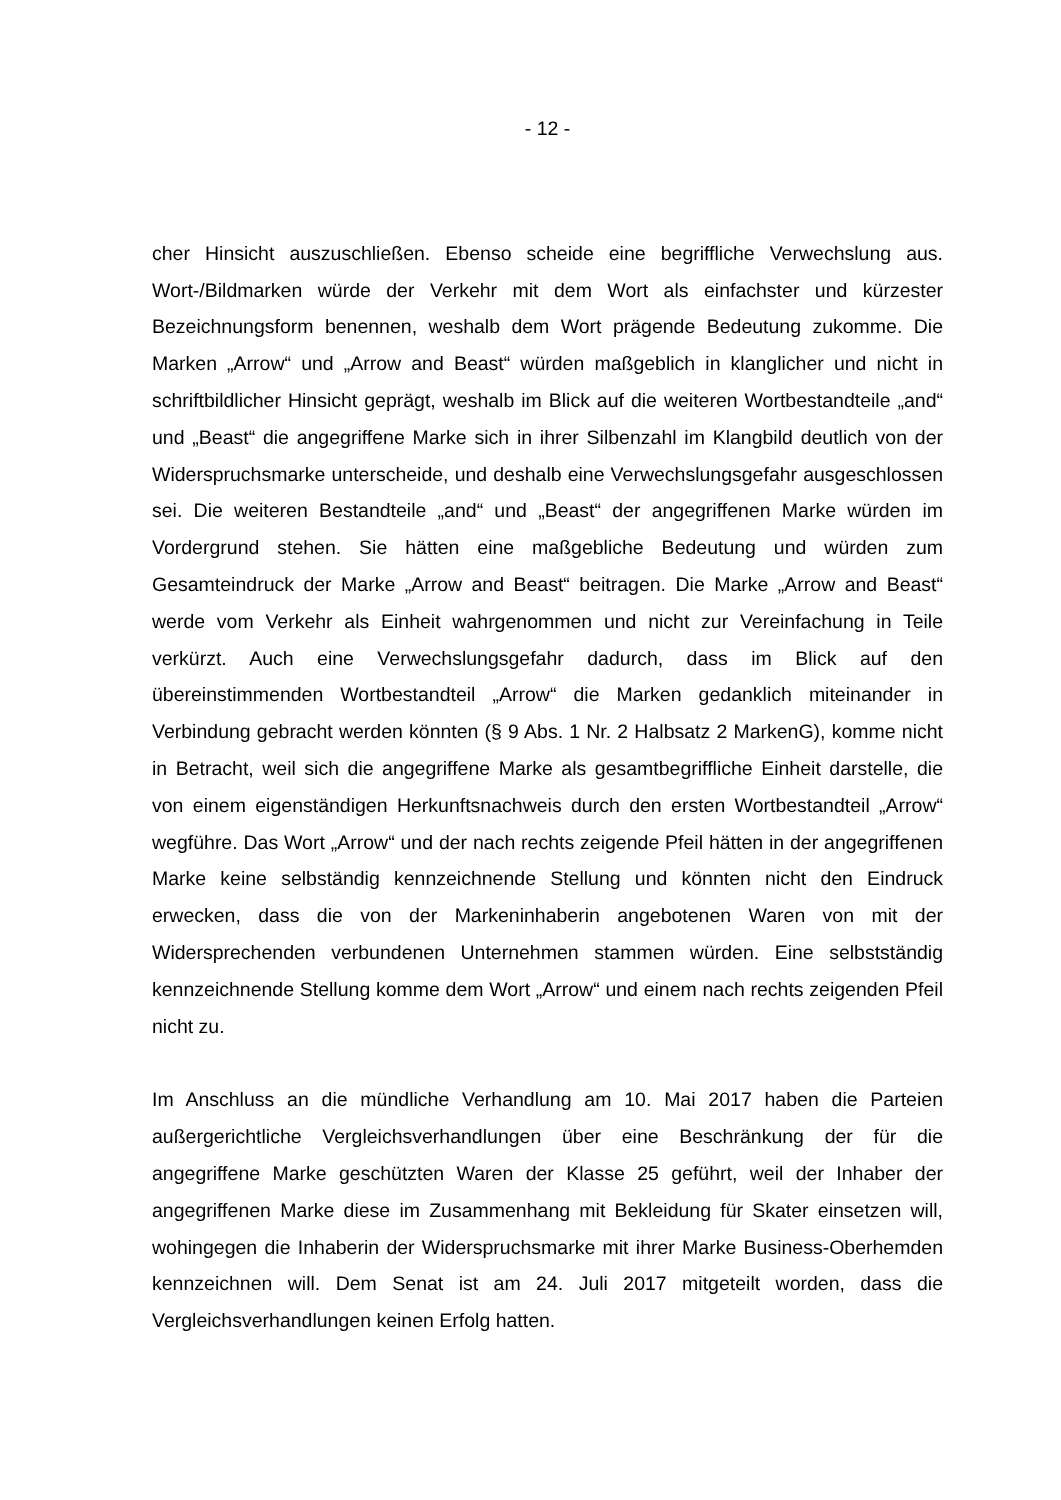- 12 -
cher Hinsicht auszuschließen. Ebenso scheide eine begriffliche Verwechslung aus. Wort-/Bildmarken würde der Verkehr mit dem Wort als einfachster und kürzester Bezeichnungsform benennen, weshalb dem Wort prägende Bedeutung zukomme. Die Marken „Arrow“ und „Arrow and Beast“ würden maßgeblich in klanglicher und nicht in schriftbildlicher Hinsicht geprägt, weshalb im Blick auf die weiteren Wortbestandteile „and“ und „Beast“ die angegriffene Marke sich in ihrer Silbenzahl im Klangbild deutlich von der Widerspruchsmarke unterscheide, und deshalb eine Verwechslungsgefahr ausgeschlossen sei. Die weiteren Bestandteile „and“ und „Beast“ der angegriffenen Marke würden im Vordergrund stehen. Sie hätten eine maßgebliche Bedeutung und würden zum Gesamteindruck der Marke „Arrow and Beast“ beitragen. Die Marke „Arrow and Beast“ werde vom Verkehr als Einheit wahrgenommen und nicht zur Vereinfachung in Teile verkürzt. Auch eine Verwechslungsgefahr dadurch, dass im Blick auf den übereinstimmenden Wortbestandteil „Arrow“ die Marken gedanklich miteinander in Verbindung gebracht werden könnten (§ 9 Abs. 1 Nr. 2 Halbsatz 2 MarkenG), komme nicht in Betracht, weil sich die angegriffene Marke als gesamtbegriffliche Einheit darstelle, die von einem eigenständigen Herkunftsnachweis durch den ersten Wortbestandteil „Arrow“ wegführe. Das Wort „Arrow“ und der nach rechts zeigende Pfeil hätten in der angegriffenen Marke keine selbständig kennzeichnende Stellung und könnten nicht den Eindruck erwecken, dass die von der Markeninhaberin angebotenen Waren von mit der Widersprechenden verbundenen Unternehmen stammen würden. Eine selbstständig kennzeichnende Stellung komme dem Wort „Arrow“ und einem nach rechts zeigenden Pfeil nicht zu.
Im Anschluss an die mündliche Verhandlung am 10. Mai 2017 haben die Parteien außergerichtliche Vergleichsverhandlungen über eine Beschränkung der für die angegriffene Marke geschützten Waren der Klasse 25 geführt, weil der Inhaber der angegriffenen Marke diese im Zusammenhang mit Bekleidung für Skater einsetzen will, wohingegen die Inhaberin der Widerspruchsmarke mit ihrer Marke Business-Oberhemden kennzeichnen will. Dem Senat ist am 24. Juli 2017 mitgeteilt worden, dass die Vergleichsverhandlungen keinen Erfolg hatten.